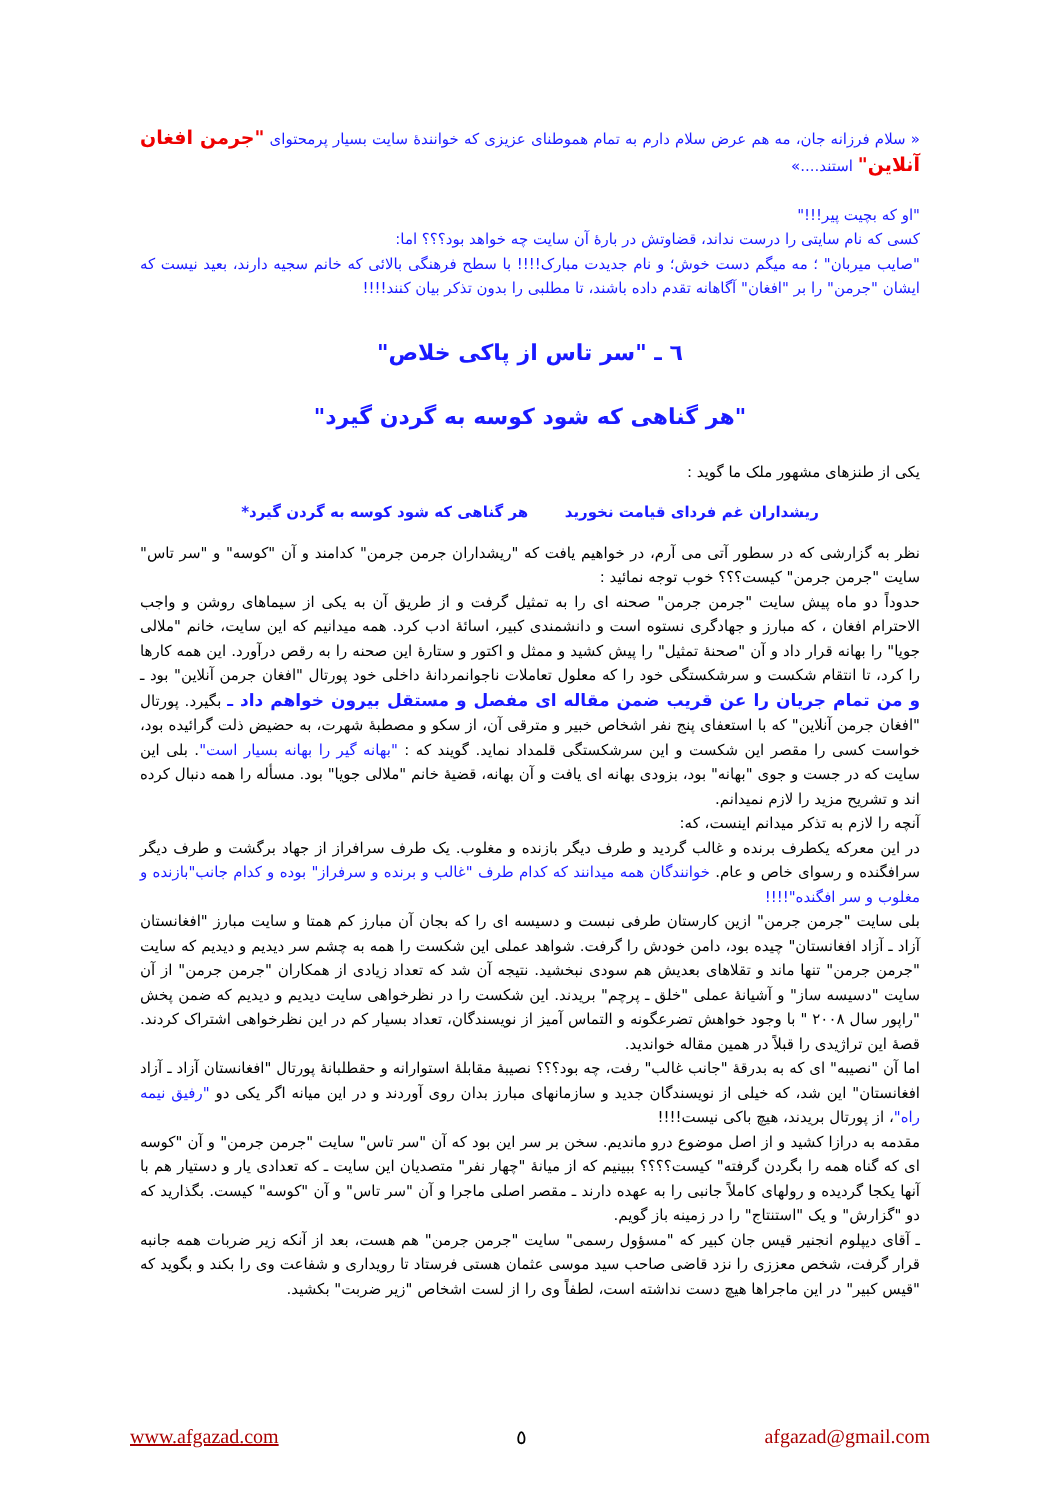« سلام فرزانه جان، مه هم عرض سلام دارم به تمام هموطنای عزیزی که خوانندهٔ سایت بسیار پرمحتوای "جرمن افغان آنلاین" استند....»
"او که بچیت پیر!!!"
کسی که نام سایتی را درست نداند، قضاوتش در بارهٔ آن سایت چه خواهد بود؟؟؟ اما:
"صایب میربان" ؛ مه میگم دست خوش؛ و نام جدیدت مبارک!!!! با سطح فرهنگی بالائی که خانم سجیه دارند، بعید نیست که ایشان "جرمن" را بر "افغان" آگاهانه تقدم داده باشند، تا مطلبی را بدون تذکر بیان کنند!!!!
٦ ـ "سر تاس از پاکی خلاص"
"هر گناهی که شود کوسه به گردن گیرد"
یکی از طنزهای مشهور ملک ما گوید :
ریشداران غم فردای قیامت نخورید هر گناهی که شود کوسه به گردن گیرد*
نظر به گزارشی که در سطور آتی می آرم، در خواهیم یافت که "ریشداران جرمن جرمن" کدامند و آن "کوسه" و "سر تاس" سایت "جرمن جرمن" کیست؟؟؟ خوب توجه نمائید :
حدوداً دو ماه پیش سایت "جرمن جرمن" صحنه ای را به تمثیل گرفت و از طریق آن به یکی از سیماهای روشن و واجب الاحترام افغان ، که مبارز و جهادگری نستوه است و دانشمندی کبیر، اسائهٔ ادب کرد. همه میدانیم که این سایت، خانم "ملالی جویا" را بهانه قرار داد و آن "صحنهٔ تمثیل" را پیش کشید و ممثل و اکتور و ستارهٔ این صحنه را به رقص درآورد. این همه کارها را کرد، تا انتقام شکست و سرشکستگی خود را که معلول تعاملات ناجوانمردانهٔ داخلی خود پورتال "افغان جرمن آنلاین" بود ـ و من تمام جریان را عن قریب ضمن مقاله ای مفصل و مستقل بیرون خواهم داد ـ بگیرد. پورتال "افغان جرمن آنلاین" که با استعفای پنج نفر اشخاص خبیر و مترقی آن، از سکو و مصطبهٔ شهرت، به حضیض ذلت گرائیده بود، خواست کسی را مقصر این شکست و این سرشکستگی قلمداد نماید. گویند که : "بهانه گیر را بهانه بسیار است". بلی این سایت که در جست و جوی "بهانه" بود، بزودی بهانه ای یافت و آن بهانه، قضیهٔ خانم "ملالی جویا" بود. مسألە را همه دنبال کرده اند و تشریح مزید را لازم نمیدانم.
آنچه را لازم به تذکر میدانم اینست، که:
در این معرکه یکطرف برنده و غالب گردید و طرف دیگر بازنده و مغلوب. یک طرف سرافراز از جهاد برگشت و طرف دیگر سرافگنده و رسوای خاص و عام. خوانندگان همه میدانند که کدام طرف "غالب و برنده و سرفراز" بوده و کدام جانب"بازنده و مغلوب و سر افگنده"!!!!
بلی سایت "جرمن جرمن" ازین کارستان طرفی نبست و دسیسه ای را که بجان آن مبارز کم همتا و سایت مبارز "افغانستان آزاد ـ آزاد افغانستان" چیده بود، دامن خودش را گرفت. شواهد عملی این شکست را همه به چشم سر دیدیم و دیدیم که سایت "جرمن جرمن" تنها ماند و تقلاهای بعدیش هم سودی نبخشید. نتیجه آن شد که تعداد زیادی از همکاران "جرمن جرمن" از آن سایت "دسیسه ساز" و آشیانهٔ عملی "خلق ـ پرچم" بریدند. این شکست را در نظرخواهی سایت دیدیم و دیدیم که ضمن پخش "راپور سال ۲۰۰۸ " با وجود خواهش تضرعگونه و التماس آمیز از نویسندگان، تعداد بسیار کم در این نظرخواهی اشتراک کردند. قصهٔ این تراژیدی را قبلاً در همین مقاله خواندید.
اما آن "نصیبه" ای که به بدرقهٔ "جانب غالب" رفت، چه بود؟؟؟ نصیبهٔ مقابلهٔ استوارانه و حقطلبانهٔ پورتال "افغانستان آزاد ـ آزاد افغانستان" این شد، که خیلی از نویسندگان جدید و سازمانهای مبارز بدان روی آوردند و در این میانه اگر یکی دو "رفیق نیمه راه"، از پورتال بریدند، هیچ باکی نیست!!!!
مقدمه به درازا کشید و از اصل موضوع درو ماندیم. سخن بر سر این بود که آن "سر تاس" سایت "جرمن جرمن" و آن "کوسه ای که گناه همه را بگردن گرفته" کیست؟؟؟؟ ببینیم که از میانهٔ "چهار نفر" متصدیان این سایت ـ که تعدادی یار و دستیار هم با آنها یکجا گردیده و رولهای کاملاً جانبی را به عهده دارند ـ مقصر اصلی ماجرا و آن "سر تاس" و آن "کوسه" کیست. بگذارید که دو "گزارش" و یک "استنتاج" را در زمینه باز گویم.
ـ آقای دیپلوم انجنیر قیس جان کبیر که "مسؤول رسمی" سایت "جرمن جرمن" هم هست، بعد از آنکه زیر ضربات همه جانبه قرار گرفت، شخص معززی را نزد قاضی صاحب سید موسی عثمان هستی فرستاد تا رویداری و شفاعت وی را بکند و بگوید که "قیس کبیر" در این ماجراها هیچ دست نداشته است، لطفاً وی را از لست اشخاص "زیر ضربت" بکشید.
www.afgazad.com ٥ afgazad@gmail.com